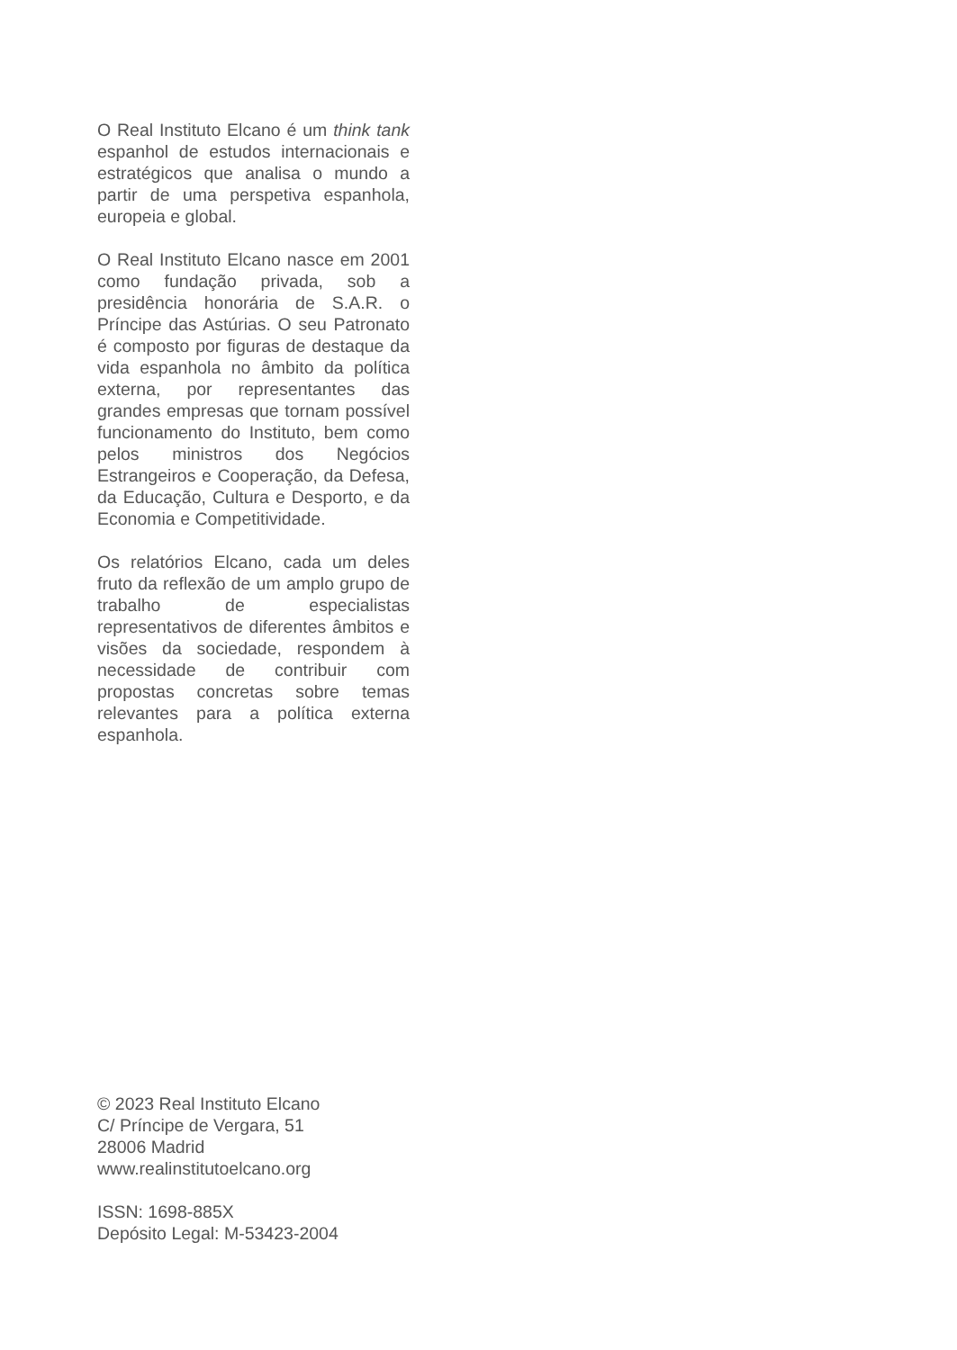O Real Instituto Elcano é um think tank espanhol de estudos internacionais e estratégicos que analisa o mundo a partir de uma perspetiva espanhola, europeia e global.
O Real Instituto Elcano nasce em 2001 como fundação privada, sob a presidência honorária de S.A.R. o Príncipe das Astúrias. O seu Patronato é composto por figuras de destaque da vida espanhola no âmbito da política externa, por representantes das grandes empresas que tornam possível funcionamento do Instituto, bem como pelos ministros dos Negócios Estrangeiros e Cooperação, da Defesa, da Educação, Cultura e Desporto, e da Economia e Competitividade.
Os relatórios Elcano, cada um deles fruto da reflexão de um amplo grupo de trabalho de especialistas representativos de diferentes âmbitos e visões da sociedade, respondem à necessidade de contribuir com propostas concretas sobre temas relevantes para a política externa espanhola.
© 2023 Real Instituto Elcano
C/ Príncipe de Vergara, 51
28006 Madrid
www.realinstitutoelcano.org
ISSN: 1698-885X
Depósito Legal: M-53423-2004